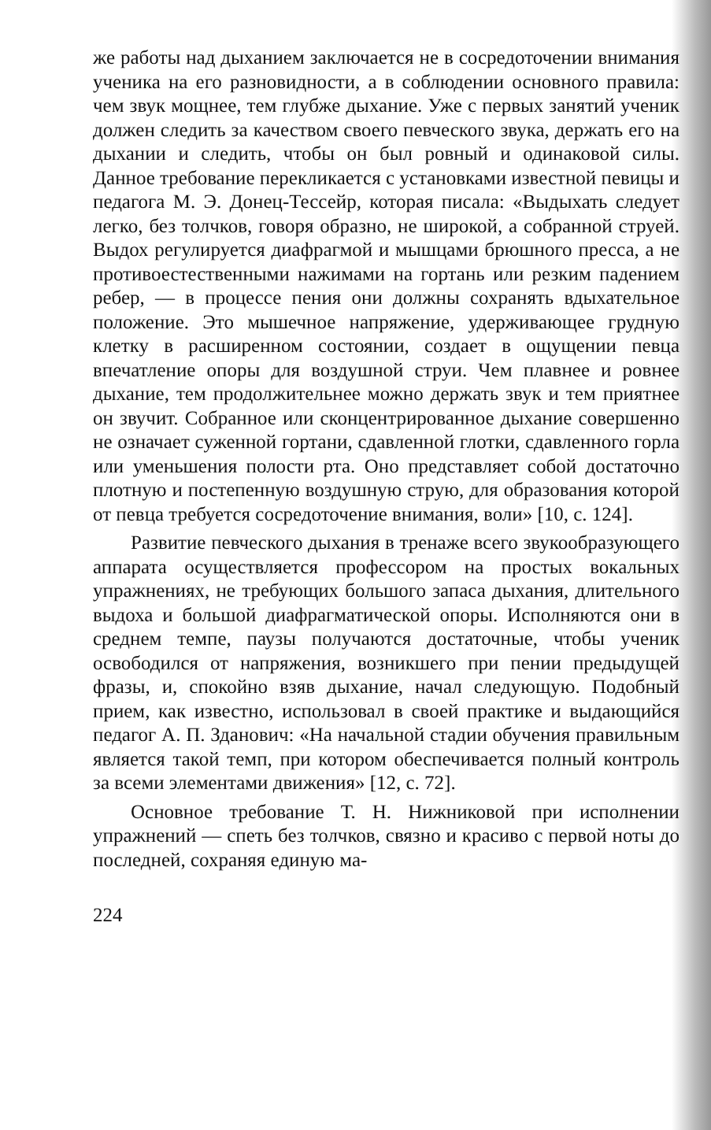же работы над дыханием заключается не в сосредоточении внимания ученика на его разновидности, а в соблюдении основного правила: чем звук мощнее, тем глубже дыхание. Уже с первых занятий ученик должен следить за качеством своего певческого звука, держать его на дыхании и следить, чтобы он был ровный и одинаковой силы. Данное требование перекликается с установками известной певицы и педагога М. Э. Донец-Тессейр, которая писала: «Выдыхать следует легко, без толчков, говоря образно, не широкой, а собранной струей. Выдох регулируется диафрагмой и мышцами брюшного пресса, а не противоестественными нажимами на гортань или резким падением ребер, — в процессе пения они должны сохранять вдыхательное положение. Это мышечное напряжение, удерживающее грудную клетку в расширенном состоянии, создает в ощущении певца впечатление опоры для воздушной струи. Чем плавнее и ровнее дыхание, тем продолжительнее можно держать звук и тем приятнее он звучит. Собранное или сконцентрированное дыхание совершенно не означает суженной гортани, сдавленной глотки, сдавленного горла или уменьшения полости рта. Оно представляет собой достаточно плотную и постепенную воздушную струю, для образования которой от певца требуется сосредоточение внимания, воли» [10, с. 124].
Развитие певческого дыхания в тренаже всего звукообразующего аппарата осуществляется профессором на простых вокальных упражнениях, не требующих большого запаса дыхания, длительного выдоха и большой диафрагматической опоры. Исполняются они в среднем темпе, паузы получаются достаточные, чтобы ученик освободился от напряжения, возникшего при пении предыдущей фразы, и, спокойно взяв дыхание, начал следующую. Подобный прием, как известно, использовал в своей практике и выдающийся педагог А. П. Зданович: «На начальной стадии обучения правильным является такой темп, при котором обеспечивается полный контроль за всеми элементами движения» [12, с. 72].
Основное требование Т. Н. Нижниковой при исполнении упражнений — спеть без толчков, связно и красиво с первой ноты до последней, сохраняя единую ма-
224